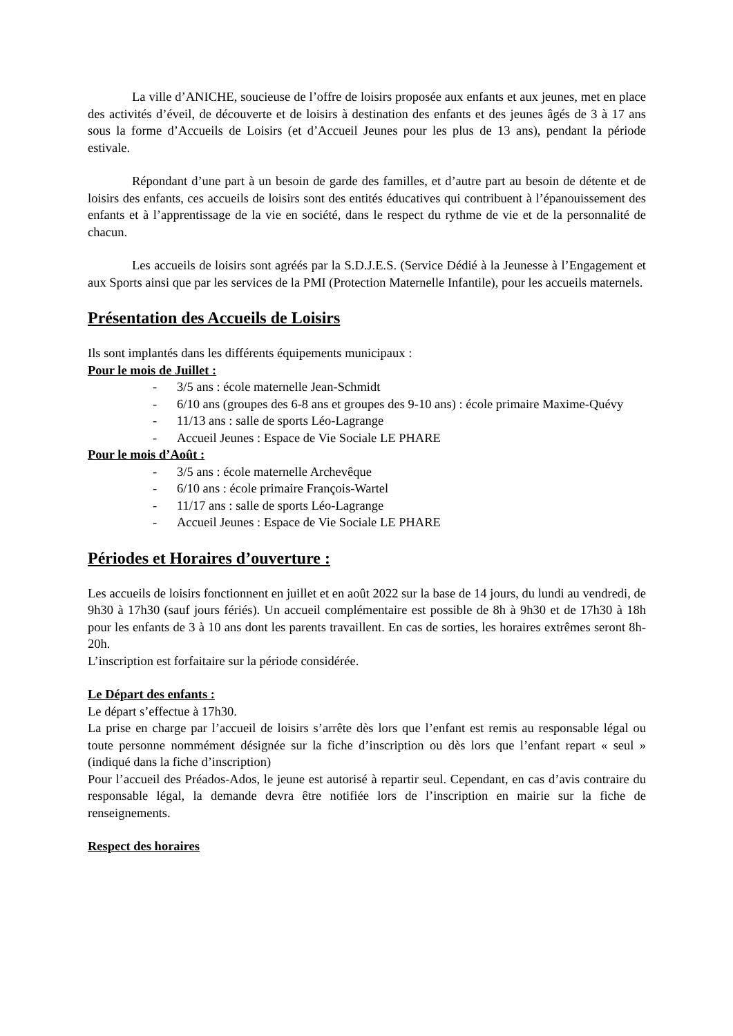La ville d’ANICHE, soucieuse de l’offre de loisirs proposée aux enfants et aux jeunes, met en place des activités d’éveil, de découverte et de loisirs à destination des enfants et des jeunes âgés de 3 à 17 ans sous la forme d’Accueils de Loisirs (et d’Accueil Jeunes pour les plus de 13 ans), pendant la période estivale.
Répondant d’une part à un besoin de garde des familles, et d’autre part au besoin de détente et de loisirs des enfants, ces accueils de loisirs sont des entités éducatives qui contribuent à l’épanouissement des enfants et à l’apprentissage de la vie en société, dans le respect du rythme de vie et de la personnalité de chacun.
Les accueils de loisirs sont agréés par la S.D.J.E.S. (Service Dédié à la Jeunesse à l’Engagement et aux Sports ainsi que par les services de la PMI (Protection Maternelle Infantile), pour les accueils maternels.
Présentation des Accueils de Loisirs
Ils sont implantés dans les différents équipements municipaux :
Pour le mois de Juillet :
- 3/5 ans : école maternelle Jean-Schmidt
- 6/10 ans (groupes des 6-8 ans et groupes des 9-10 ans) : école primaire Maxime-Quévy
- 11/13 ans : salle de sports Léo-Lagrange
- Accueil Jeunes : Espace de Vie Sociale LE PHARE
Pour le mois d’Août :
- 3/5 ans : école maternelle Archevêque
- 6/10 ans : école primaire François-Wartel
- 11/17 ans : salle de sports Léo-Lagrange
- Accueil Jeunes : Espace de Vie Sociale LE PHARE
Périodes et Horaires d’ouverture :
Les accueils de loisirs fonctionnent en juillet et en août 2022 sur la base de 14 jours, du lundi au vendredi, de 9h30 à 17h30 (sauf jours fériés). Un accueil complémentaire est possible de 8h à 9h30 et de 17h30 à 18h pour les enfants de 3 à 10 ans dont les parents travaillent. En cas de sorties, les horaires extrêmes seront 8h-20h.
L’inscription est forfaitaire sur la période considérée.
Le Départ des enfants :
Le départ s’effectue à 17h30.
La prise en charge par l’accueil de loisirs s’arrête dès lors que l’enfant est remis au responsable légal ou toute personne nommément désignée sur la fiche d’inscription ou dès lors que l’enfant repart « seul » (indiqué dans la fiche d’inscription)
Pour l’accueil des Préados-Ados, le jeune est autorisé à repartir seul. Cependant, en cas d’avis contraire du responsable légal, la demande devra être notifiée lors de l’inscription en mairie sur la fiche de renseignements.
Respect des horaires